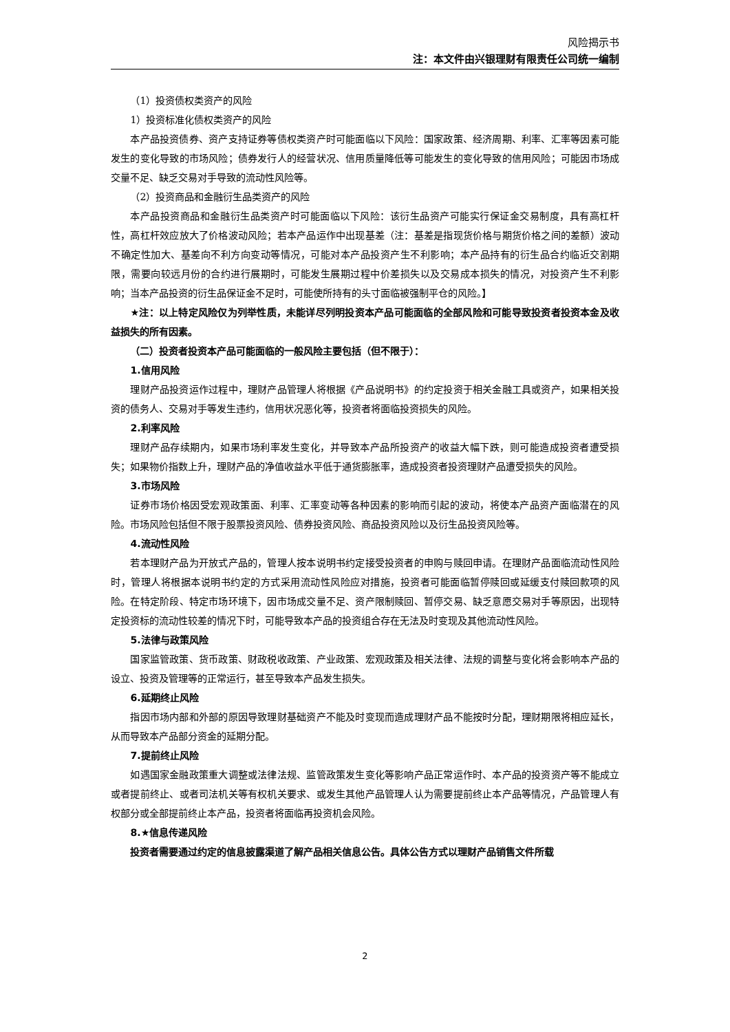风险揭示书
注：本文件由兴银理财有限责任公司统一编制
（1）投资债权类资产的风险
1）投资标准化债权类资产的风险
本产品投资债券、资产支持证券等债权类资产时可能面临以下风险：国家政策、经济周期、利率、汇率等因素可能发生的变化导致的市场风险；债券发行人的经营状况、信用质量降低等可能发生的变化导致的信用风险；可能因市场成交量不足、缺乏交易对手导致的流动性风险等。
（2）投资商品和金融衍生品类资产的风险
本产品投资商品和金融衍生品类资产时可能面临以下风险：该衍生品资产可能实行保证金交易制度，具有高杠杆性，高杠杆效应放大了价格波动风险；若本产品运作中出现基差（注：基差是指现货价格与期货价格之间的差额）波动不确定性加大、基差向不利方向变动等情况，可能对本产品投资产生不利影响；本产品持有的衍生品合约临近交割期限，需要向较远月份的合约进行展期时，可能发生展期过程中价差损失以及交易成本损失的情况，对投资产生不利影响；当本产品投资的衍生品保证金不足时，可能使所持有的头寸面临被强制平仓的风险。】
★注：以上特定风险仅为列举性质，未能详尽列明投资本产品可能面临的全部风险和可能导致投资者投资本金及收益损失的所有因素。
（二）投资者投资本产品可能面临的一般风险主要包括（但不限于）：
1.信用风险
理财产品投资运作过程中，理财产品管理人将根据《产品说明书》的约定投资于相关金融工具或资产，如果相关投资的债务人、交易对手等发生违约，信用状况恶化等，投资者将面临投资损失的风险。
2.利率风险
理财产品存续期内，如果市场利率发生变化，并导致本产品所投资产的收益大幅下跌，则可能造成投资者遭受损失；如果物价指数上升，理财产品的净值收益水平低于通货膨胀率，造成投资者投资理财产品遭受损失的风险。
3.市场风险
证券市场价格因受宏观政策面、利率、汇率变动等各种因素的影响而引起的波动，将使本产品资产面临潜在的风险。市场风险包括但不限于股票投资风险、债券投资风险、商品投资风险以及衍生品投资风险等。
4.流动性风险
若本理财产品为开放式产品的，管理人按本说明书约定接受投资者的申购与赎回申请。在理财产品面临流动性风险时，管理人将根据本说明书约定的方式采用流动性风险应对措施，投资者可能面临暂停赎回或延缓支付赎回款项的风险。在特定阶段、特定市场环境下，因市场成交量不足、资产限制赎回、暂停交易、缺乏意愿交易对手等原因，出现特定投资标的流动性较差的情况下时，可能导致本产品的投资组合存在无法及时变现及其他流动性风险。
5.法律与政策风险
国家监管政策、货币政策、财政税收政策、产业政策、宏观政策及相关法律、法规的调整与变化将会影响本产品的设立、投资及管理等的正常运行，甚至导致本产品发生损失。
6.延期终止风险
指因市场内部和外部的原因导致理财基础资产不能及时变现而造成理财产品不能按时分配，理财期限将相应延长，从而导致本产品部分资金的延期分配。
7.提前终止风险
如遇国家金融政策重大调整或法律法规、监管政策发生变化等影响产品正常运作时、本产品的投资资产等不能成立或者提前终止、或者司法机关等有权机关要求、或发生其他产品管理人认为需要提前终止本产品等情况，产品管理人有权部分或全部提前终止本产品，投资者将面临再投资机会风险。
8.★信息传递风险
投资者需要通过约定的信息披露渠道了解产品相关信息公告。具体公告方式以理财产品销售文件所载
2